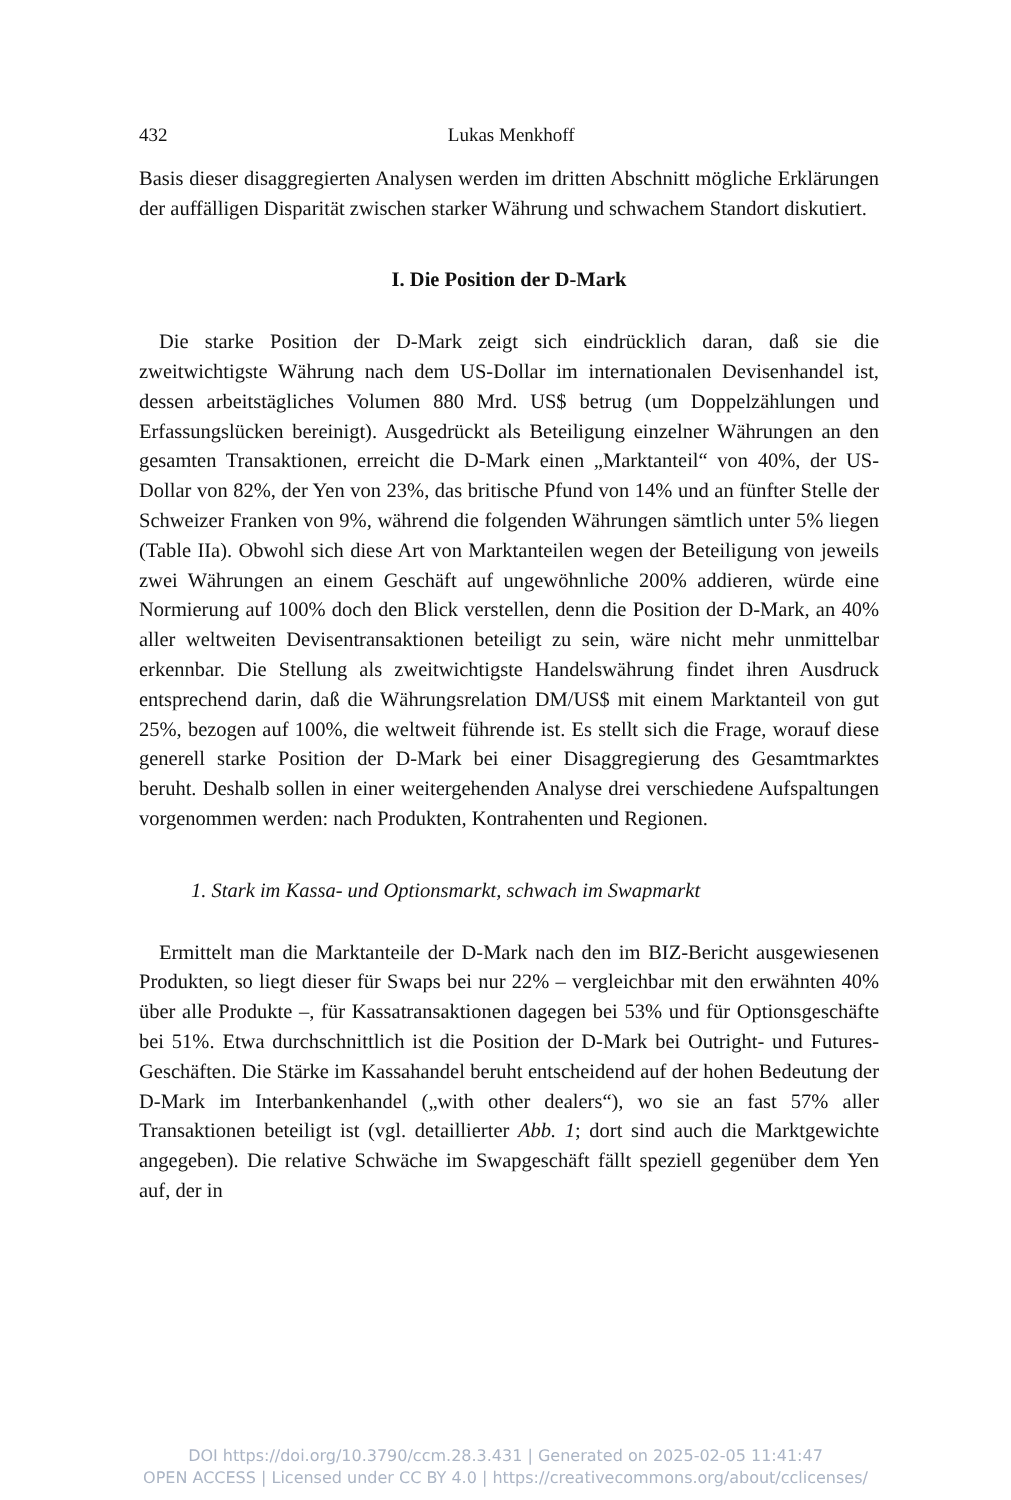432 Lukas Menkhoff
Basis dieser disaggregierten Analysen werden im dritten Abschnitt mögliche Erklärungen der auffälligen Disparität zwischen starker Währung und schwachem Standort diskutiert.
I. Die Position der D-Mark
Die starke Position der D-Mark zeigt sich eindrücklich daran, daß sie die zweitwichtigste Währung nach dem US-Dollar im internationalen Devisenhandel ist, dessen arbeitstägliches Volumen 880 Mrd. US$ betrug (um Doppelzählungen und Erfassungslücken bereinigt). Ausgedrückt als Beteiligung einzelner Währungen an den gesamten Transaktionen, erreicht die D-Mark einen „Marktanteil“ von 40%, der US-Dollar von 82%, der Yen von 23%, das britische Pfund von 14% und an fünfter Stelle der Schweizer Franken von 9%, während die folgenden Währungen sämtlich unter 5% liegen (Table IIa). Obwohl sich diese Art von Marktanteilen wegen der Beteiligung von jeweils zwei Währungen an einem Geschäft auf ungewöhnliche 200% addieren, würde eine Normierung auf 100% doch den Blick verstellen, denn die Position der D-Mark, an 40% aller weltweiten Devisentransaktionen beteiligt zu sein, wäre nicht mehr unmittelbar erkennbar. Die Stellung als zweitwichtigste Handelswährung findet ihren Ausdruck entsprechend darin, daß die Währungsrelation DM/US$ mit einem Marktanteil von gut 25%, bezogen auf 100%, die weltweit führende ist. Es stellt sich die Frage, worauf diese generell starke Position der D-Mark bei einer Disaggregierung des Gesamtmarktes beruht. Deshalb sollen in einer weitergehenden Analyse drei verschiedene Aufspaltungen vorgenommen werden: nach Produkten, Kontrahenten und Regionen.
1. Stark im Kassa- und Optionsmarkt, schwach im Swapmarkt
Ermittelt man die Marktanteile der D-Mark nach den im BIZ-Bericht ausgewiesenen Produkten, so liegt dieser für Swaps bei nur 22% – vergleichbar mit den erwähnten 40% über alle Produkte –, für Kassatransaktionen dagegen bei 53% und für Optionsgeschäfte bei 51%. Etwa durchschnittlich ist die Position der D-Mark bei Outright- und Futures-Geschäften. Die Stärke im Kassahandel beruht entscheidend auf der hohen Bedeutung der D-Mark im Interbankenhandel („with other dealers“), wo sie an fast 57% aller Transaktionen beteiligt ist (vgl. detaillierter Abb. 1; dort sind auch die Marktgewichte angegeben). Die relative Schwäche im Swapgeschäft fällt speziell gegenüber dem Yen auf, der in
DOI https://doi.org/10.3790/ccm.28.3.431 | Generated on 2025-02-05 11:41:47
OPEN ACCESS | Licensed under CC BY 4.0 | https://creativecommons.org/about/cclicenses/